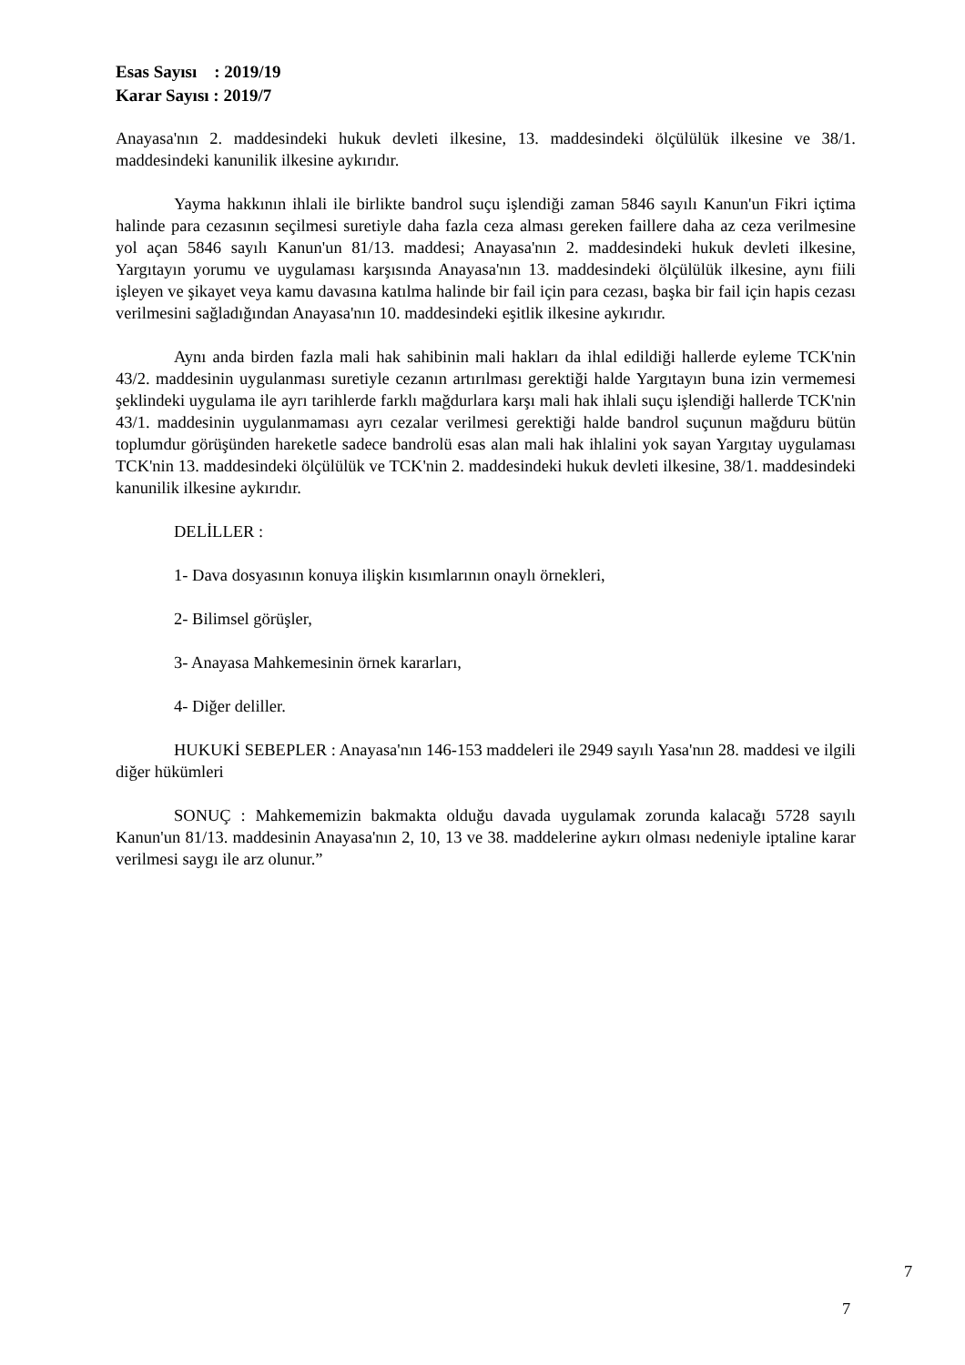Esas Sayısı : 2019/19
Karar Sayısı : 2019/7
Anayasa'nın 2. maddesindeki hukuk devleti ilkesine, 13. maddesindeki ölçülülük ilkesine ve 38/1. maddesindeki kanunilik ilkesine aykırıdır.
Yayma hakkının ihlali ile birlikte bandrol suçu işlendiği zaman 5846 sayılı Kanun'un Fikri içtima halinde para cezasının seçilmesi suretiyle daha fazla ceza alması gereken faillere daha az ceza verilmesine yol açan 5846 sayılı Kanun'un 81/13. maddesi; Anayasa'nın 2. maddesindeki hukuk devleti ilkesine, Yargıtayın yorumu ve uygulaması karşısında Anayasa'nın 13. maddesindeki ölçülülük ilkesine, aynı fiili işleyen ve şikayet veya kamu davasına katılma halinde bir fail için para cezası, başka bir fail için hapis cezası verilmesini sağladığından Anayasa'nın 10. maddesindeki eşitlik ilkesine aykırıdır.
Aynı anda birden fazla mali hak sahibinin mali hakları da ihlal edildiği hallerde eyleme TCK'nin 43/2. maddesinin uygulanması suretiyle cezanın artırılması gerektiği halde Yargıtayın buna izin vermemesi şeklindeki uygulama ile ayrı tarihlerde farklı mağdurlara karşı mali hak ihlali suçu işlendiği hallerde TCK'nin 43/1. maddesinin uygulanmaması ayrı cezalar verilmesi gerektiği halde bandrol suçunun mağduru bütün toplumdur görüşünden hareketle sadece bandrolü esas alan mali hak ihlalini yok sayan Yargıtay uygulaması TCK'nin 13. maddesindeki ölçülülük ve TCK'nin 2. maddesindeki hukuk devleti ilkesine, 38/1. maddesindeki kanunilik ilkesine aykırıdır.
DELİLLER :
1- Dava dosyasının konuya ilişkin kısımlarının onaylı örnekleri,
2- Bilimsel görüşler,
3- Anayasa Mahkemesinin örnek kararları,
4- Diğer deliller.
HUKUKİ SEBEPLER : Anayasa'nın 146-153 maddeleri ile 2949 sayılı Yasa'nın 28. maddesi ve ilgili diğer hükümleri
SONUÇ : Mahkememizin bakmakta olduğu davada uygulamak zorunda kalacağı 5728 sayılı Kanun'un 81/13. maddesinin Anayasa'nın 2, 10, 13 ve 38. maddelerine aykırı olması nedeniyle iptaline karar verilmesi saygı ile arz olunur.”
7
7